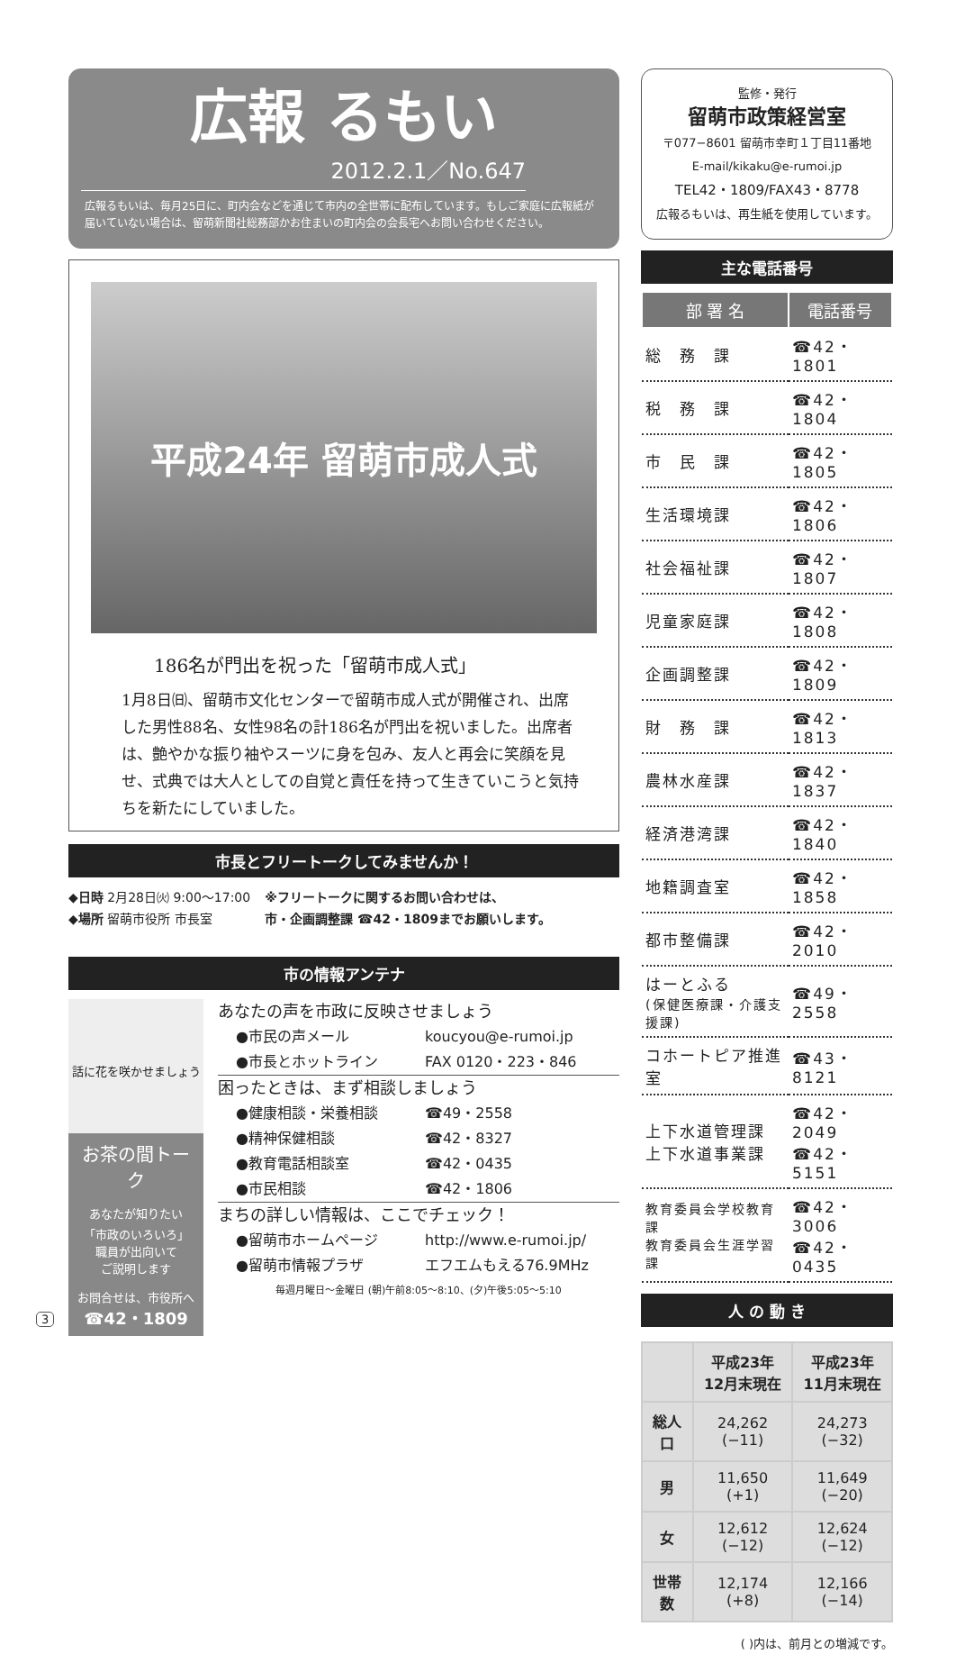広報 るもい
2012.2.1／No.647
広報るもいは、毎月25日に、町内会などを通じて市内の全世帯に配布しています。もしご家庭に広報紙が届いていない場合は、留萌新聞社総務部かお住まいの町内会の会長宅へお問い合わせください。
平成24年 留萌市成人式
186名が門出を祝った「留萌市成人式」
1月8日㈰、留萌市文化センターで留萌市成人式が開催され、出席した男性88名、女性98名の計186名が門出を祝いました。出席者は、艶やかな振り袖やスーツに身を包み、友人と再会に笑顔を見せ、式典では大人としての自覚と責任を持って生きていこうと気持ちを新たにしていました。
市長とフリートークしてみませんか！
◆日時 2月28日㈫ 9:00～17:00
◆場所 留萌市役所 市長室
※フリートークに関するお問い合わせは、
市・企画調整課 ☎42・1809までお願いします。
市の情報アンテナ
話に花を咲かせましょう
お茶の間トーク
あなたが知りたい
「市政のいろいろ」
職員が出向いて
ご説明します
お問合せは、市役所へ
☎42・1809
あなたの声を市政に反映させましょう
●市民の声メール koucyou@e-rumoi.jp
●市長とホットライン FAX 0120・223・846
困ったときは、まず相談しましょう
●健康相談・栄養相談 ☎49・2558
●精神保健相談 ☎42・8327
●教育電話相談室 ☎42・0435
●市民相談 ☎42・1806
まちの詳しい情報は、ここでチェック！
●留萌市ホームページ http://www.e-rumoi.jp/
●留萌市情報プラザ エフエムもえる76.9MHz
毎週月曜日～金曜日 (朝)午前8:05～8:10、(夕)午後5:05～5:10
監修・発行
留萌市政策経営室
〒077−8601 留萌市幸町１丁目11番地
E-mail/kikaku@e-rumoi.jp
TEL42・1809/FAX43・8778
広報るもいは、再生紙を使用しています。
主な電話番号
| 部 署 名 | 電話番号 |
| --- | --- |
| 総 務 課 | ☎42・1801 |
| 税 務 課 | ☎42・1804 |
| 市 民 課 | ☎42・1805 |
| 生活環境課 | ☎42・1806 |
| 社会福祉課 | ☎42・1807 |
| 児童家庭課 | ☎42・1808 |
| 企画調整課 | ☎42・1809 |
| 財 務 課 | ☎42・1813 |
| 農林水産課 | ☎42・1837 |
| 経済港湾課 | ☎42・1840 |
| 地籍調査室 | ☎42・1858 |
| 都市整備課 | ☎42・2010 |
| はーとふる (保健医療課・介護支援課) | ☎49・2558 |
| コホートピア推進室 | ☎43・8121 |
| 上下水道管理課 上下水道事業課 | ☎42・2049 ☎42・5151 |
| 教育委員会学校教育課 教育委員会生涯学習課 | ☎42・3006 ☎42・0435 |
人 の 動 き
| | 平成23年 12月末現在 | 平成23年 11月末現在 |
| --- | --- | --- |
| 総人口 | 24,262 (−11) | 24,273 (−32) |
| 男 | 11,650 (+1) | 11,649 (−20) |
| 女 | 12,612 (−12) | 12,624 (−12) |
| 世帯数 | 12,174 (+8) | 12,166 (−14) |
( )内は、前月との増減です。
3